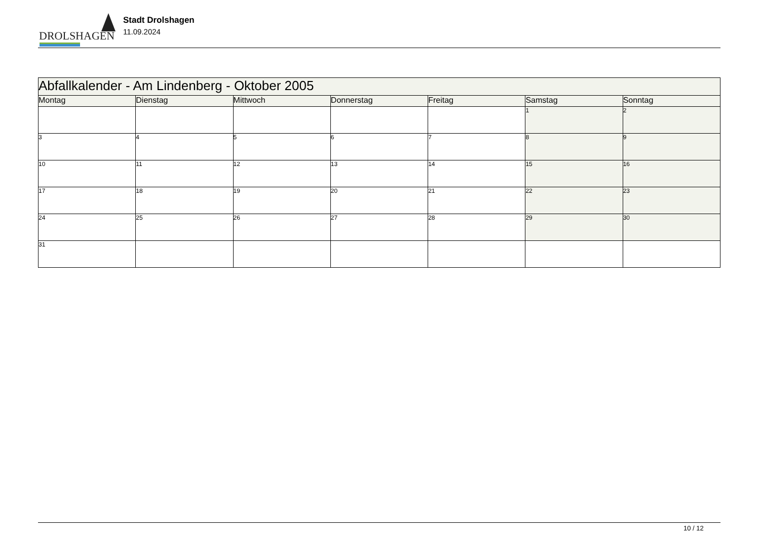DROLSHAGEN
Stadt Drolshagen
11.09.2024
| Abfallkalender - Am Lindenberg - Oktober 2005 | | | | | | |
| Montag | Dienstag | Mittwoch | Donnerstag | Freitag | Samstag | Sonntag |
| | | | | | 1 | 2 |
| 3 | 4 | 5 | 6 | 7 | 8 | 9 |
| 10 | 11 | 12 | 13 | 14 | 15 | 16 |
| 17 | 18 | 19 | 20 | 21 | 22 | 23 |
| 24 | 25 | 26 | 27 | 28 | 29 | 30 |
| 31 | | | | | | |
10 / 12